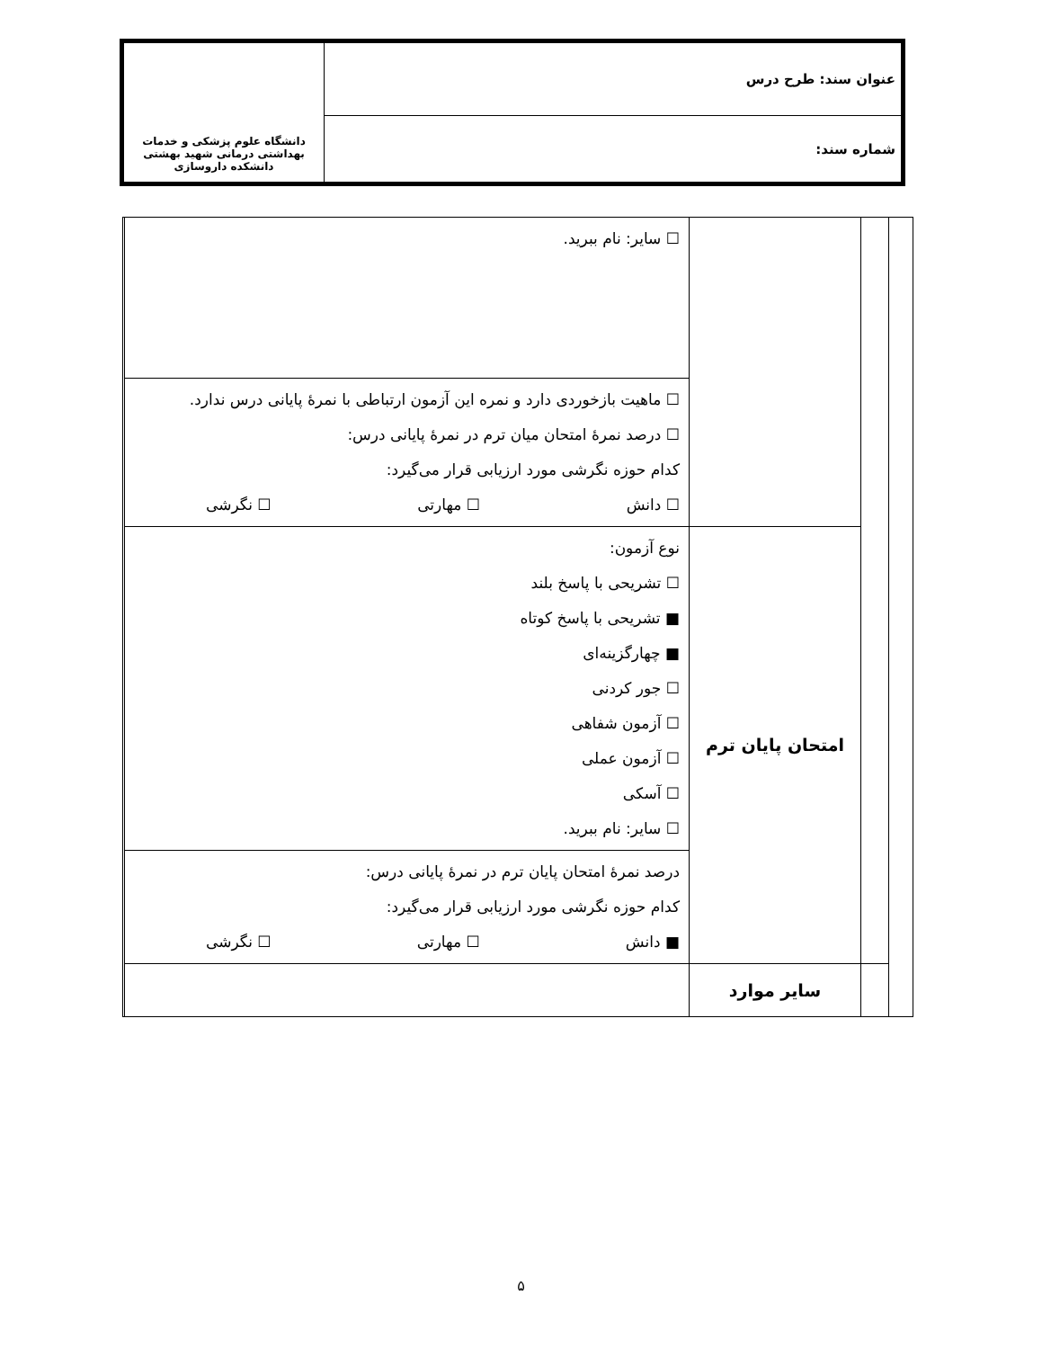| عنوان سند: طرح درس | دانشگاه علوم پزشکی و خدمات بهداشتی درمانی شهید بهشتی دانشکده داروسازی |
| شماره سند: | |
| | | | ☐ سایر: نام ببرید. | |
| | | | ☐ ماهیت بازخوردی دارد و نمره این آزمون ارتباطی با نمرهٔ پایانی درس ندارد. ☐ درصد نمرهٔ امتحان میان ترم در نمرهٔ پایانی درس: کدام حوزه نگرشی مورد ارزیابی قرار می‌گیرد: ☐ دانش ☐ مهارتی ☐ نگرشی | |
| | | امتحان پایان ترم | نوع آزمون: ☐ تشریحی با پاسخ بلند ■ تشریحی با پاسخ کوتاه ■ چهارگزینه‌ای ☐ جور کردنی ☐ آزمون شفاهی ☐ آزمون عملی ☐ آسکی ☐ سایر: نام ببرید. | |
| | | | درصد نمرهٔ امتحان پایان ترم در نمرهٔ پایانی درس: کدام حوزه نگرشی مورد ارزیابی قرار می‌گیرد: ■ دانش ☐ مهارتی ☐ نگرشی | |
| | | سایر موارد | | |
۵